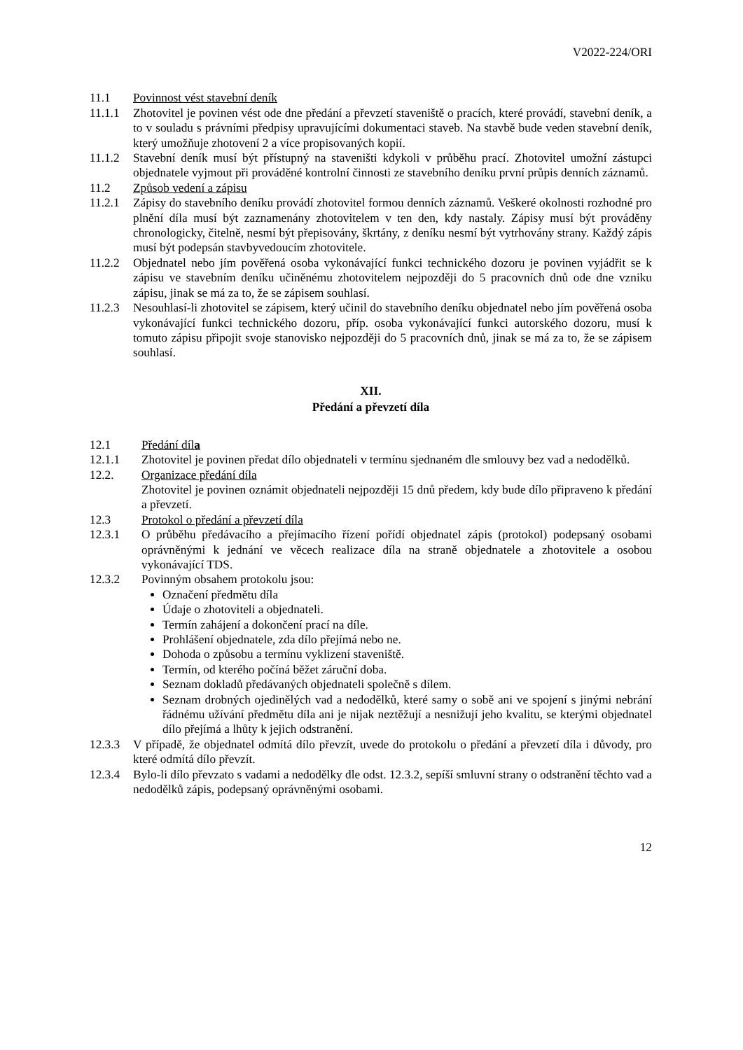V2022-224/ORI
11.1 Povinnost vést stavební deník
11.1.1 Zhotovitel je povinen vést ode dne předání a převzetí staveniště o pracích, které provádí, stavební deník, a to v souladu s právními předpisy upravujícími dokumentaci staveb. Na stavbě bude veden stavební deník, který umožňuje zhotovení 2 a více propisovaných kopií.
11.1.2 Stavební deník musí být přístupný na staveništi kdykoli v průběhu prací. Zhotovitel umožní zástupci objednatele vyjmout při prováděné kontrolní činnosti ze stavebního deníku první průpis denních záznamů.
11.2 Způsob vedení a zápisu
11.2.1 Zápisy do stavebního deníku provádí zhotovitel formou denních záznamů. Veškeré okolnosti rozhodné pro plnění díla musí být zaznamenány zhotovitelem v ten den, kdy nastaly. Zápisy musí být prováděny chronologicky, čitelně, nesmí být přepisovány, škrtány, z deníku nesmí být vytrhovány strany. Každý zápis musí být podepsán stavbyvedoucím zhotovitele.
11.2.2 Objednatel nebo jím pověřená osoba vykonávající funkci technického dozoru je povinen vyjádřit se k zápisu ve stavebním deníku učiněnému zhotovitelem nejpozději do 5 pracovních dnů ode dne vzniku zápisu, jinak se má za to, že se zápisem souhlasí.
11.2.3 Nesouhlasí-li zhotovitel se zápisem, který učinil do stavebního deníku objednatel nebo jím pověřená osoba vykonávající funkci technického dozoru, příp. osoba vykonávající funkci autorského dozoru, musí k tomuto zápisu připojit svoje stanovisko nejpozději do 5 pracovních dnů, jinak se má za to, že se zápisem souhlasí.
XII.
Předání a převzetí díla
12.1 Předání díla
12.1.1 Zhotovitel je povinen předat dílo objednateli v termínu sjednaném dle smlouvy bez vad a nedodělků.
12.2. Organizace předání díla
Zhotovitel je povinen oznámit objednateli nejpozději 15 dnů předem, kdy bude dílo připraveno k předání a převzetí.
12.3 Protokol o předání a převzetí díla
12.3.1 O průběhu předávacího a přejímacího řízení pořídí objednatel zápis (protokol) podepsaný osobami oprávněnými k jednání ve věcech realizace díla na straně objednatele a zhotovitele a osobou vykonávající TDS.
12.3.2 Povinným obsahem protokolu jsou:
Označení předmětu díla
Údaje o zhotoviteli a objednateli.
Termín zahájení a dokončení prací na díle.
Prohlášení objednatele, zda dílo přejímá nebo ne.
Dohoda o způsobu a termínu vyklizení staveniště.
Termín, od kterého počíná běžet záruční doba.
Seznam dokladů předávaných objednateli společně s dílem.
Seznam drobných ojedinělých vad a nedodělků, které samy o sobě ani ve spojení s jinými nebrání řádnému užívání předmětu díla ani je nijak neztěžují a nesnižují jeho kvalitu, se kterými objednatel dílo přejímá a lhůty k jejich odstranění.
12.3.3 V případě, že objednatel odmítá dílo převzít, uvede do protokolu o předání a převzetí díla i důvody, pro které odmítá dílo převzít.
12.3.4 Bylo-li dílo převzato s vadami a nedodělky dle odst. 12.3.2, sepíší smluvní strany o odstranění těchto vad a nedodělků zápis, podepsaný oprávněnými osobami.
12